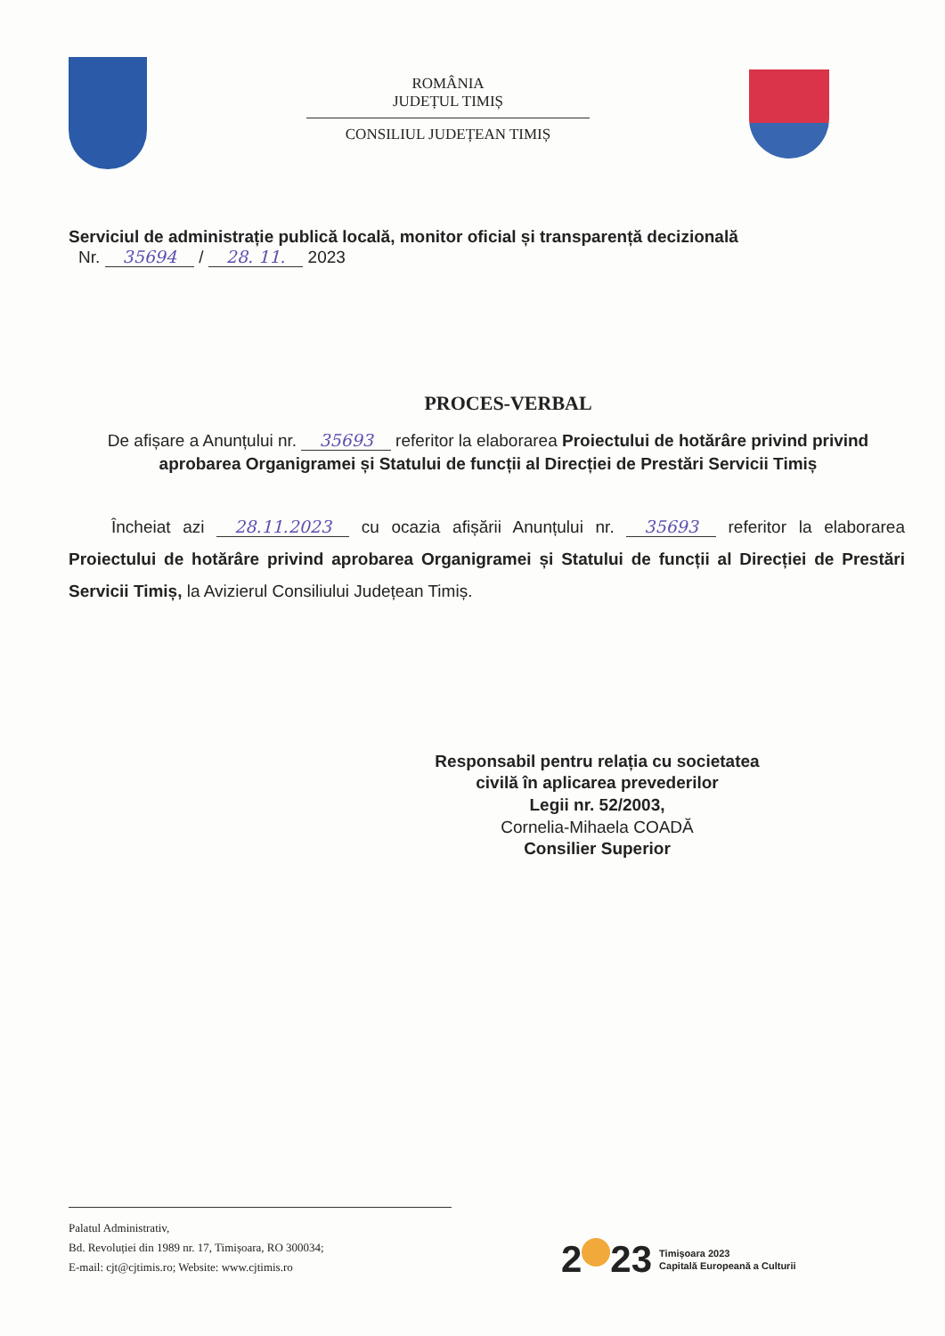ROMÂNIA
JUDEȚUL TIMIȘ
CONSILIUL JUDEȚEAN TIMIȘ
Serviciul de administrație publică locală, monitor oficial și transparență decizională
Nr. 35694 / 28. 11. 2023
PROCES-VERBAL
De afișare a Anunțului nr. 35693 referitor la elaborarea Proiectului de hotărâre privind privind aprobarea Organigramei și Statului de funcții al Direcției de Prestări Servicii Timiș
Încheiat azi 28.11.2023 cu ocazia afișării Anunțului nr. 35693 referitor la elaborarea Proiectului de hotărâre privind aprobarea Organigramei și Statului de funcții al Direcției de Prestări Servicii Timiș, la Avizierul Consiliului Județean Timiș.
Responsabil pentru relația cu societatea
civilă în aplicarea prevederilor
Legii nr. 52/2003,
Cornelia-Mihaela COADĂ
Consilier Superior
Palatul Administrativ,
Bd. Revoluției din 1989 nr. 17, Timișoara, RO 300034;
E-mail: cjt@cjtimis.ro; Website: www.cjtimis.ro
2 23 Timișoara 2023
Capitală Europeană a Culturii